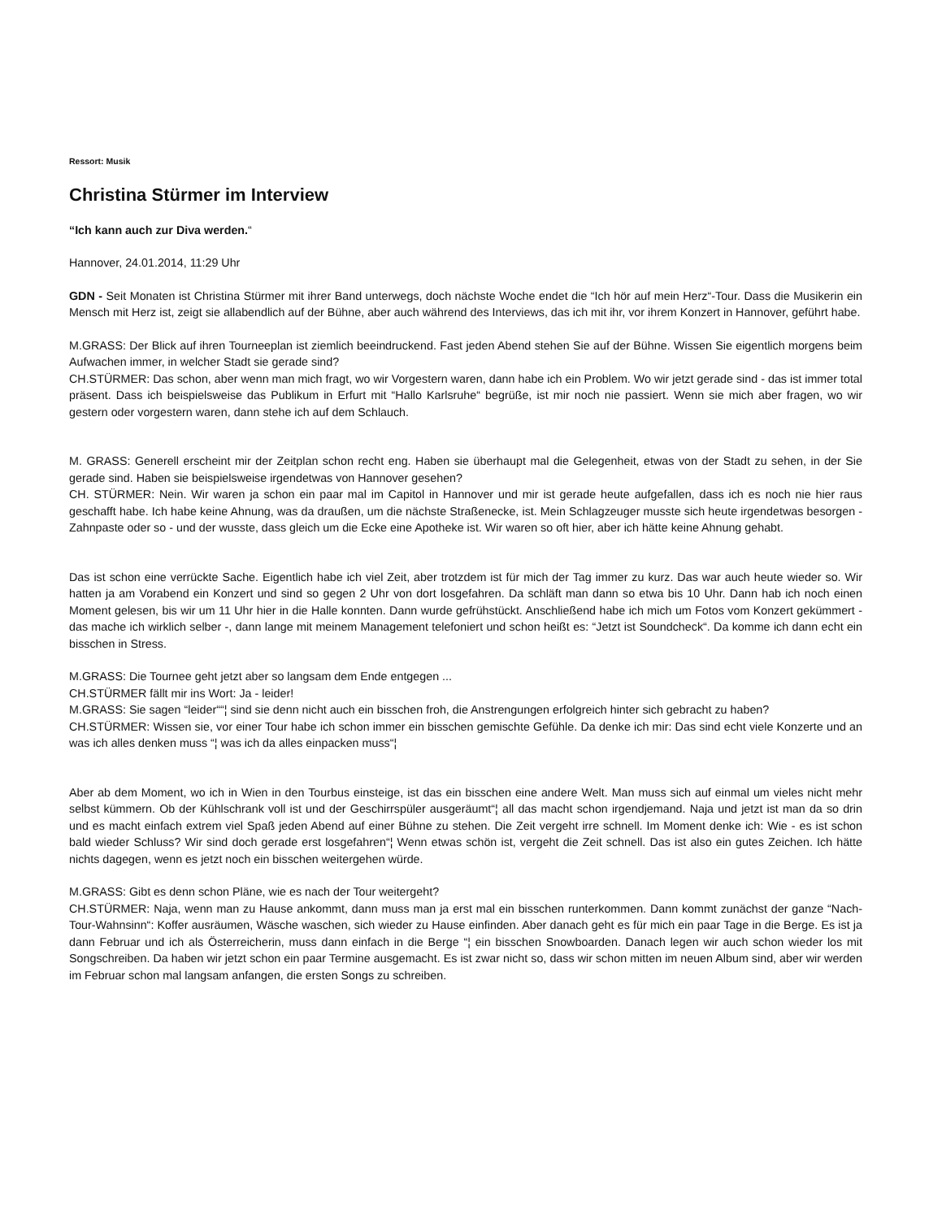Ressort: Musik
Christina Stürmer im Interview
“Ich kann auch zur Diva werden.“
Hannover, 24.01.2014, 11:29 Uhr
GDN - Seit Monaten ist Christina Stürmer mit ihrer Band unterwegs, doch nächste Woche endet die “Ich hör auf mein Herz“-Tour. Dass die Musikerin ein Mensch mit Herz ist, zeigt sie allabendlich auf der Bühne, aber auch während des Interviews, das ich mit ihr, vor ihrem Konzert in Hannover, geführt habe.
M.GRASS: Der Blick auf ihren Tourneeplan ist ziemlich beeindruckend. Fast jeden Abend stehen Sie auf der Bühne. Wissen Sie eigentlich morgens beim Aufwachen immer, in welcher Stadt sie gerade sind?
CH.STÜRMER: Das schon, aber wenn man mich fragt, wo wir Vorgestern waren, dann habe ich ein Problem. Wo wir jetzt gerade sind - das ist immer total präsent. Dass ich beispielsweise das Publikum in Erfurt mit “Hallo Karlsruhe“ begrüße, ist mir noch nie passiert. Wenn sie mich aber fragen, wo wir gestern oder vorgestern waren, dann stehe ich auf dem Schlauch.
M. GRASS: Generell erscheint mir der Zeitplan schon recht eng. Haben sie überhaupt mal die Gelegenheit, etwas von der Stadt zu sehen, in der Sie gerade sind. Haben sie beispielsweise irgendetwas von Hannover gesehen?
CH. STÜRMER: Nein. Wir waren ja schon ein paar mal im Capitol in Hannover und mir ist gerade heute aufgefallen, dass ich es noch nie hier raus geschafft habe. Ich habe keine Ahnung, was da draußen, um die nächste Straßenecke, ist. Mein Schlagzeuger musste sich heute irgendetwas besorgen - Zahnpaste oder so - und der wusste, dass gleich um die Ecke eine Apotheke ist. Wir waren so oft hier, aber ich hätte keine Ahnung gehabt.
Das ist schon eine verrückte Sache. Eigentlich habe ich viel Zeit, aber trotzdem ist für mich der Tag immer zu kurz. Das war auch heute wieder so. Wir hatten ja am Vorabend ein Konzert und sind so gegen 2 Uhr von dort losgefahren. Da schläft man dann so etwa bis 10 Uhr. Dann hab ich noch einen Moment gelesen, bis wir um 11 Uhr hier in die Halle konnten. Dann wurde gefrühstückt. Anschließend habe ich mich um Fotos vom Konzert gekümmert - das mache ich wirklich selber -, dann lange mit meinem Management telefoniert und schon heißt es: “Jetzt ist Soundcheck“. Da komme ich dann echt ein bisschen in Stress.
M.GRASS: Die Tournee geht jetzt aber so langsam dem Ende entgegen ...
CH.STÜRMER fällt mir ins Wort: Ja - leider!
M.GRASS: Sie sagen “leider““¦ sind sie denn nicht auch ein bisschen froh, die Anstrengungen erfolgreich hinter sich gebracht zu haben?
CH.STÜRMER: Wissen sie, vor einer Tour habe ich schon immer ein bisschen gemischte Gefühle. Da denke ich mir: Das sind echt viele Konzerte und an was ich alles denken muss “¦ was ich da alles einpacken muss“¦
Aber ab dem Moment, wo ich in Wien in den Tourbus einsteige, ist das ein bisschen eine andere Welt. Man muss sich auf einmal um vieles nicht mehr selbst kümmern. Ob der Kühlschrank voll ist und der Geschirrspüler ausgeräumt“¦ all das macht schon irgendjemand. Naja und jetzt ist man da so drin und es macht einfach extrem viel Spaß jeden Abend auf einer Bühne zu stehen. Die Zeit vergeht irre schnell. Im Moment denke ich: Wie - es ist schon bald wieder Schluss? Wir sind doch gerade erst losgefahren“¦ Wenn etwas schön ist, vergeht die Zeit schnell. Das ist also ein gutes Zeichen. Ich hätte nichts dagegen, wenn es jetzt noch ein bisschen weitergehen würde.
M.GRASS: Gibt es denn schon Pläne, wie es nach der Tour weitergeht?
CH.STÜRMER: Naja, wenn man zu Hause ankommt, dann muss man ja erst mal ein bisschen runterkommen. Dann kommt zunächst der ganze “Nach-Tour-Wahnsinn“: Koffer ausräumen, Wäsche waschen, sich wieder zu Hause einfinden. Aber danach geht es für mich ein paar Tage in die Berge. Es ist ja dann Februar und ich als Österreicherin, muss dann einfach in die Berge “¦ ein bisschen Snowboarden. Danach legen wir auch schon wieder los mit Songschreiben. Da haben wir jetzt schon ein paar Termine ausgemacht. Es ist zwar nicht so, dass wir schon mitten im neuen Album sind, aber wir werden im Februar schon mal langsam anfangen, die ersten Songs zu schreiben.